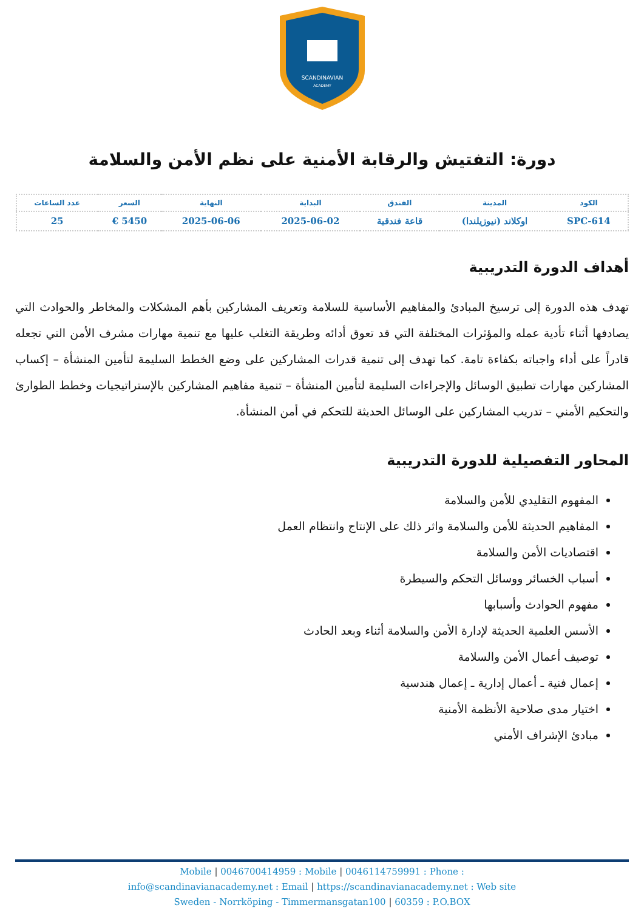SCANDINAVIAN
ACADEMY
دورة: التفتيش والرقابة الأمنية على نظم الأمن والسلامة
| الكود | المدينة | الفندق | البداية | النهاية | السعر | عدد الساعات |
| --- | --- | --- | --- | --- | --- | --- |
| SPC-614 | اوكلاند (نيوزيلندا) | قاعة فندقية | 2025-06-02 | 2025-06-06 | 5450 € | 25 |
أهداف الدورة التدريبية
تهدف هذه الدورة إلى ترسيخ المبادئ والمفاهيم الأساسية للسلامة وتعريف المشاركين بأهم المشكلات والمخاطر والحوادث التي يصادفها أثناء تأدية عمله والمؤثرات المختلفة التي قد تعوق أدائه وطريقة التغلب عليها مع تنمية مهارات مشرف الأمن التي تجعله قادراً على أداء واجباته بكفاءة تامة. كما تهدف إلى تنمية قدرات المشاركين على وضع الخطط السليمة لتأمين المنشأة – إكساب المشاركين مهارات تطبيق الوسائل والإجراءات السليمة لتأمين المنشأة – تنمية مفاهيم المشاركين بالإستراتيجيات وخطط الطوارئ والتحكيم الأمني – تدريب المشاركين على الوسائل الحديثة للتحكم في أمن المنشأة.
المحاور التفصيلية للدورة التدريبية
المفهوم التقليدي للأمن والسلامة
المفاهيم الحديثة للأمن والسلامة واثر ذلك على الإنتاج وانتظام العمل
اقتصاديات الأمن والسلامة
أسباب الخسائر ووسائل التحكم والسيطرة
مفهوم الحوادث وأسبابها
الأسس العلمية الحديثة لإدارة الأمن والسلامة أثناء وبعد الحادث
توصيف أعمال الأمن والسلامة
إعمال فنية ـ أعمال إدارية ـ إعمال هندسية
اختيار مدى صلاحية الأنظمة الأمنية
مبادئ الإشراف الأمني
Mobile | 0046700414959 : Mobile | 0046114759991 : Phone :
info@scandinavianacademy.net : Email | https://scandinavianacademy.net : Web site
Sweden - Norrköping - Timmermansgatan100 | 60359 : P.O.BOX